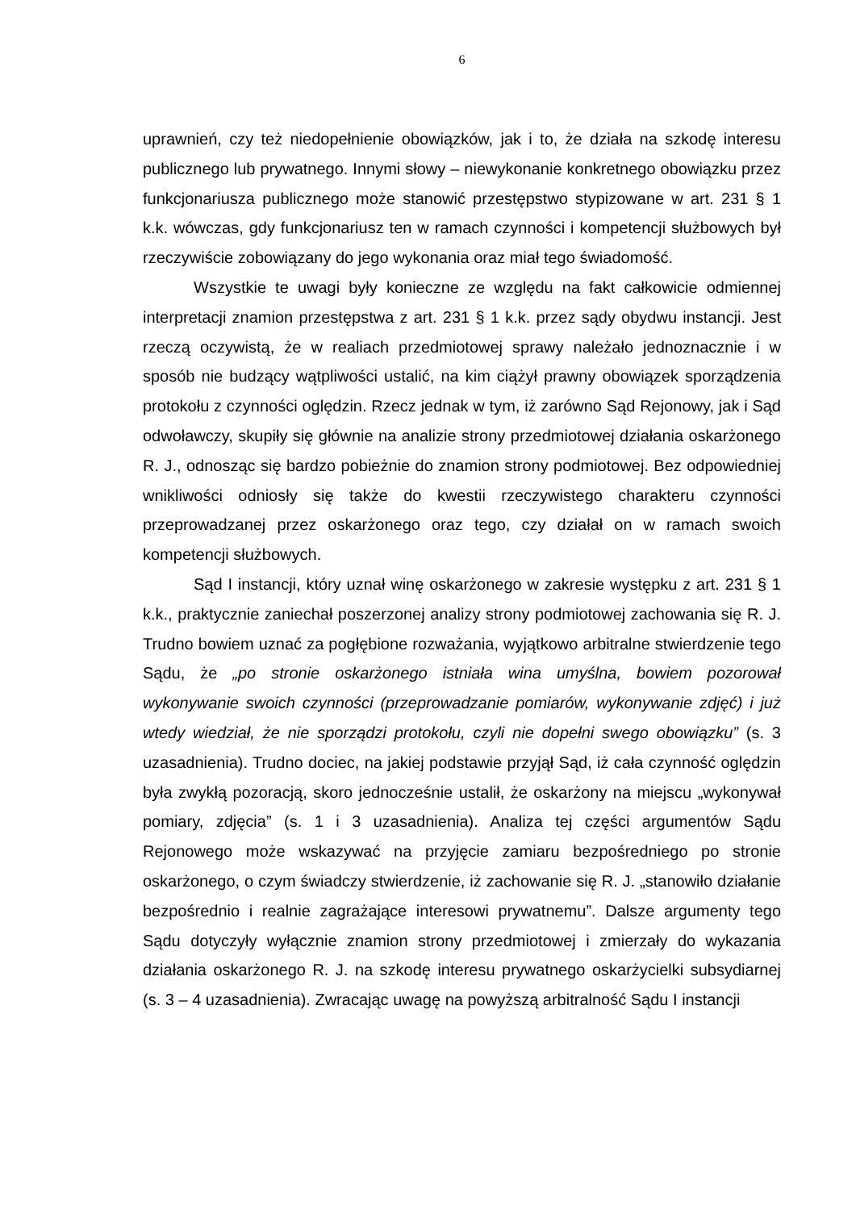6
uprawnień, czy też niedopełnienie obowiązków, jak i to, że działa na szkodę interesu publicznego lub prywatnego. Innymi słowy – niewykonanie konkretnego obowiązku przez funkcjonariusza publicznego może stanowić przestępstwo stypizowane w art. 231 § 1 k.k. wówczas, gdy funkcjonariusz ten w ramach czynności i kompetencji służbowych był rzeczywiście zobowiązany do jego wykonania oraz miał tego świadomość.
Wszystkie te uwagi były konieczne ze względu na fakt całkowicie odmiennej interpretacji znamion przestępstwa z art. 231 § 1 k.k. przez sądy obydwu instancji. Jest rzeczą oczywistą, że w realiach przedmiotowej sprawy należało jednoznacznie i w sposób nie budzący wątpliwości ustalić, na kim ciążył prawny obowiązek sporządzenia protokołu z czynności oględzin. Rzecz jednak w tym, iż zarówno Sąd Rejonowy, jak i Sąd odwoławczy, skupiły się głównie na analizie strony przedmiotowej działania oskarżonego R. J., odnosząc się bardzo pobieżnie do znamion strony podmiotowej. Bez odpowiedniej wnikliwości odniosły się także do kwestii rzeczywistego charakteru czynności przeprowadzanej przez oskarżonego oraz tego, czy działał on w ramach swoich kompetencji służbowych.
Sąd I instancji, który uznał winę oskarżonego w zakresie występku z art. 231 § 1 k.k., praktycznie zaniechał poszerzonej analizy strony podmiotowej zachowania się R. J. Trudno bowiem uznać za pogłębione rozważania, wyjątkowo arbitralne stwierdzenie tego Sądu, że „po stronie oskarżonego istniała wina umyślna, bowiem pozorował wykonywanie swoich czynności (przeprowadzanie pomiarów, wykonywanie zdjęć) i już wtedy wiedział, że nie sporządzi protokołu, czyli nie dopełni swego obowiązku” (s. 3 uzasadnienia). Trudno dociec, na jakiej podstawie przyjął Sąd, iż cała czynność oględzin była zwykłą pozoracją, skoro jednocześnie ustalił, że oskarżony na miejscu „wykonywał pomiary, zdjęcia” (s. 1 i 3 uzasadnienia). Analiza tej części argumentów Sądu Rejonowego może wskazywać na przyjęcie zamiaru bezpośredniego po stronie oskarżonego, o czym świadczy stwierdzenie, iż zachowanie się R. J. „stanowiło działanie bezpośrednio i realnie zagrażające interesowi prywatnemu”. Dalsze argumenty tego Sądu dotyczyły wyłącznie znamion strony przedmiotowej i zmierzały do wykazania działania oskarżonego R. J. na szkodę interesu prywatnego oskarżycielki subsydiarnej (s. 3 – 4 uzasadnienia). Zwracając uwagę na powyższą arbitralność Sądu I instancji